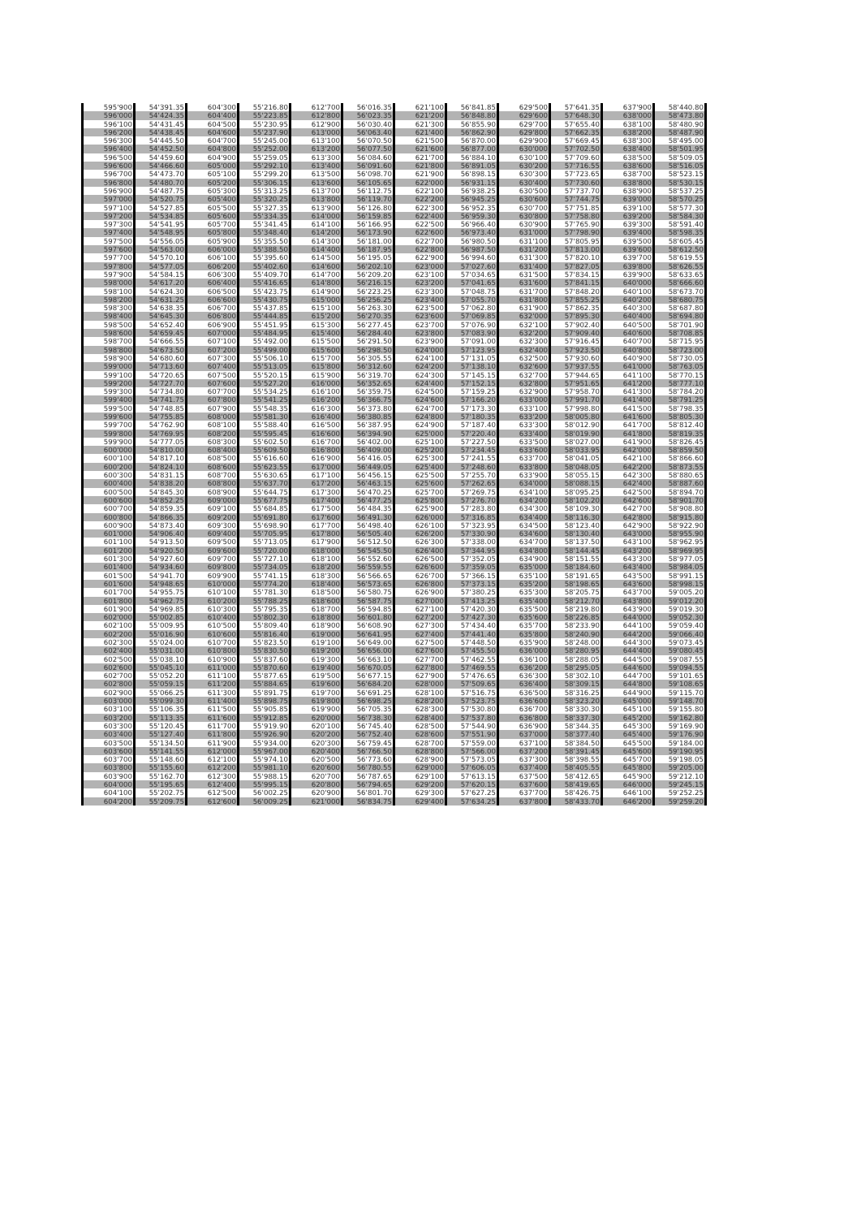| 595'900 | 54'391.35 | 604'300 | 55'216.80 | 612'700 | 56'016.35 | 621'100 | 56'841.85 | 629'500 | 57'641.35 | 637'900 | 58'440.80 |
| 596'000 | 54'424.35 | 604'400 | 55'223.85 | 612'800 | 56'023.35 | 621'200 | 56'848.80 | 629'600 | 57'648.30 | 638'000 | 58'473.80 |
| 596'100 | 54'431.45 | 604'500 | 55'230.95 | 612'900 | 56'030.40 | 621'300 | 56'855.90 | 629'700 | 57'655.40 | 638'100 | 58'480.90 |
| 596'200 | 54'438.45 | 604'600 | 55'237.90 | 613'000 | 56'063.40 | 621'400 | 56'862.90 | 629'800 | 57'662.35 | 638'200 | 58'487.90 |
| 596'300 | 54'445.50 | 604'700 | 55'245.00 | 613'100 | 56'070.50 | 621'500 | 56'870.00 | 629'900 | 57'669.45 | 638'300 | 58'495.00 |
| 596'400 | 54'452.50 | 604'800 | 55'252.00 | 613'200 | 56'077.50 | 621'600 | 56'877.00 | 630'000 | 57'702.50 | 638'400 | 58'501.95 |
| 596'500 | 54'459.60 | 604'900 | 55'259.05 | 613'300 | 56'084.60 | 621'700 | 56'884.10 | 630'100 | 57'709.60 | 638'500 | 58'509.05 |
| 596'600 | 54'466.60 | 605'000 | 55'292.10 | 613'400 | 56'091.60 | 621'800 | 56'891.05 | 630'200 | 57'716.55 | 638'600 | 58'516.05 |
| 596'700 | 54'473.70 | 605'100 | 55'299.20 | 613'500 | 56'098.70 | 621'900 | 56'898.15 | 630'300 | 57'723.65 | 638'700 | 58'523.15 |
| 596'800 | 54'480.70 | 605'200 | 55'306.15 | 613'600 | 56'105.65 | 622'000 | 56'931.15 | 630'400 | 57'730.60 | 638'800 | 58'530.15 |
| 596'900 | 54'487.75 | 605'300 | 55'313.25 | 613'700 | 56'112.75 | 622'100 | 56'938.25 | 630'500 | 57'737.70 | 638'900 | 58'537.25 |
| 597'000 | 54'520.75 | 605'400 | 55'320.25 | 613'800 | 56'119.70 | 622'200 | 56'945.25 | 630'600 | 57'744.75 | 639'000 | 58'570.25 |
| 597'100 | 54'527.85 | 605'500 | 55'327.35 | 613'900 | 56'126.80 | 622'300 | 56'952.35 | 630'700 | 57'751.85 | 639'100 | 58'577.30 |
| 597'200 | 54'534.85 | 605'600 | 55'334.35 | 614'000 | 56'159.85 | 622'400 | 56'959.30 | 630'800 | 57'758.80 | 639'200 | 58'584.30 |
| 597'300 | 54'541.95 | 605'700 | 55'341.45 | 614'100 | 56'166.95 | 622'500 | 56'966.40 | 630'900 | 57'765.90 | 639'300 | 58'591.40 |
| 597'400 | 54'548.95 | 605'800 | 55'348.40 | 614'200 | 56'173.90 | 622'600 | 56'973.40 | 631'000 | 57'798.90 | 639'400 | 58'598.35 |
| 597'500 | 54'556.05 | 605'900 | 55'355.50 | 614'300 | 56'181.00 | 622'700 | 56'980.50 | 631'100 | 57'805.95 | 639'500 | 58'605.45 |
| 597'600 | 54'563.00 | 606'000 | 55'388.50 | 614'400 | 56'187.95 | 622'800 | 56'987.50 | 631'200 | 57'813.00 | 639'600 | 58'612.50 |
| 597'700 | 54'570.10 | 606'100 | 55'395.60 | 614'500 | 56'195.05 | 622'900 | 56'994.60 | 631'300 | 57'820.10 | 639'700 | 58'619.55 |
| 597'800 | 54'577.05 | 606'200 | 55'402.60 | 614'600 | 56'202.10 | 623'000 | 57'027.60 | 631'400 | 57'827.05 | 639'800 | 58'626.55 |
| 597'900 | 54'584.15 | 606'300 | 55'409.70 | 614'700 | 56'209.20 | 623'100 | 57'034.65 | 631'500 | 57'834.15 | 639'900 | 58'633.65 |
| 598'000 | 54'617.20 | 606'400 | 55'416.65 | 614'800 | 56'216.15 | 623'200 | 57'041.65 | 631'600 | 57'841.15 | 640'000 | 58'666.60 |
| 598'100 | 54'624.30 | 606'500 | 55'423.75 | 614'900 | 56'223.25 | 623'300 | 57'048.75 | 631'700 | 57'848.20 | 640'100 | 58'673.70 |
| 598'200 | 54'631.25 | 606'600 | 55'430.75 | 615'000 | 56'256.25 | 623'400 | 57'055.70 | 631'800 | 57'855.25 | 640'200 | 58'680.75 |
| 598'300 | 54'638.35 | 606'700 | 55'437.85 | 615'100 | 56'263.30 | 623'500 | 57'062.80 | 631'900 | 57'862.35 | 640'300 | 58'687.80 |
| 598'400 | 54'645.30 | 606'800 | 55'444.85 | 615'200 | 56'270.35 | 623'600 | 57'069.85 | 632'000 | 57'895.30 | 640'400 | 58'694.80 |
| 598'500 | 54'652.40 | 606'900 | 55'451.95 | 615'300 | 56'277.45 | 623'700 | 57'076.90 | 632'100 | 57'902.40 | 640'500 | 58'701.90 |
| 598'600 | 54'659.45 | 607'000 | 55'484.95 | 615'400 | 56'284.40 | 623'800 | 57'083.90 | 632'200 | 57'909.40 | 640'600 | 58'708.85 |
| 598'700 | 54'666.55 | 607'100 | 55'492.00 | 615'500 | 56'291.50 | 623'900 | 57'091.00 | 632'300 | 57'916.45 | 640'700 | 58'715.95 |
| 598'800 | 54'673.50 | 607'200 | 55'499.00 | 615'600 | 56'298.50 | 624'000 | 57'123.95 | 632'400 | 57'923.50 | 640'800 | 58'723.00 |
| 598'900 | 54'680.60 | 607'300 | 55'506.10 | 615'700 | 56'305.55 | 624'100 | 57'131.05 | 632'500 | 57'930.60 | 640'900 | 58'730.05 |
| 599'000 | 54'713.60 | 607'400 | 55'513.05 | 615'800 | 56'312.60 | 624'200 | 57'138.10 | 632'600 | 57'937.55 | 641'000 | 58'763.05 |
| 599'100 | 54'720.65 | 607'500 | 55'520.15 | 615'900 | 56'319.70 | 624'300 | 57'145.15 | 632'700 | 57'944.65 | 641'100 | 58'770.15 |
| 599'200 | 54'727.70 | 607'600 | 55'527.20 | 616'000 | 56'352.65 | 624'400 | 57'152.15 | 632'800 | 57'951.65 | 641'200 | 58'777.10 |
| 599'300 | 54'734.80 | 607'700 | 55'534.25 | 616'100 | 56'359.75 | 624'500 | 57'159.25 | 632'900 | 57'958.70 | 641'300 | 58'784.20 |
| 599'400 | 54'741.75 | 607'800 | 55'541.25 | 616'200 | 56'366.75 | 624'600 | 57'166.20 | 633'000 | 57'991.70 | 641'400 | 58'791.25 |
| 599'500 | 54'748.85 | 607'900 | 55'548.35 | 616'300 | 56'373.80 | 624'700 | 57'173.30 | 633'100 | 57'998.80 | 641'500 | 58'798.35 |
| 599'600 | 54'755.85 | 608'000 | 55'581.30 | 616'400 | 56'380.85 | 624'800 | 57'180.35 | 633'200 | 58'005.80 | 641'600 | 58'805.30 |
| 599'700 | 54'762.90 | 608'100 | 55'588.40 | 616'500 | 56'387.95 | 624'900 | 57'187.40 | 633'300 | 58'012.90 | 641'700 | 58'812.40 |
| 599'800 | 54'769.95 | 608'200 | 55'595.45 | 616'600 | 56'394.90 | 625'000 | 57'220.40 | 633'400 | 58'019.90 | 641'800 | 58'819.35 |
| 599'900 | 54'777.05 | 608'300 | 55'602.50 | 616'700 | 56'402.00 | 625'100 | 57'227.50 | 633'500 | 58'027.00 | 641'900 | 58'826.45 |
| 600'000 | 54'810.00 | 608'400 | 55'609.50 | 616'800 | 56'409.00 | 625'200 | 57'234.45 | 633'600 | 58'033.95 | 642'000 | 58'859.50 |
| 600'100 | 54'817.10 | 608'500 | 55'616.60 | 616'900 | 56'416.05 | 625'300 | 57'241.55 | 633'700 | 58'041.05 | 642'100 | 58'866.60 |
| 600'200 | 54'824.10 | 608'600 | 55'623.55 | 617'000 | 56'449.05 | 625'400 | 57'248.60 | 633'800 | 58'048.05 | 642'200 | 58'873.55 |
| 600'300 | 54'831.15 | 608'700 | 55'630.65 | 617'100 | 56'456.15 | 625'500 | 57'255.70 | 633'900 | 58'055.15 | 642'300 | 58'880.65 |
| 600'400 | 54'838.20 | 608'800 | 55'637.70 | 617'200 | 56'463.15 | 625'600 | 57'262.65 | 634'000 | 58'088.15 | 642'400 | 58'887.60 |
| 600'500 | 54'845.30 | 608'900 | 55'644.75 | 617'300 | 56'470.25 | 625'700 | 57'269.75 | 634'100 | 58'095.25 | 642'500 | 58'894.70 |
| 600'600 | 54'852.25 | 609'000 | 55'677.75 | 617'400 | 56'477.25 | 625'800 | 57'276.70 | 634'200 | 58'102.20 | 642'600 | 58'901.70 |
| 600'700 | 54'859.35 | 609'100 | 55'684.85 | 617'500 | 56'484.35 | 625'900 | 57'283.80 | 634'300 | 58'109.30 | 642'700 | 58'908.80 |
| 600'800 | 54'866.35 | 609'200 | 55'691.80 | 617'600 | 56'491.30 | 626'000 | 57'316.85 | 634'400 | 58'116.30 | 642'800 | 58'915.80 |
| 600'900 | 54'873.40 | 609'300 | 55'698.90 | 617'700 | 56'498.40 | 626'100 | 57'323.95 | 634'500 | 58'123.40 | 642'900 | 58'922.90 |
| 601'000 | 54'906.40 | 609'400 | 55'705.95 | 617'800 | 56'505.40 | 626'200 | 57'330.90 | 634'600 | 58'130.40 | 643'000 | 58'955.90 |
| 601'100 | 54'913.50 | 609'500 | 55'713.05 | 617'900 | 56'512.50 | 626'300 | 57'338.00 | 634'700 | 58'137.50 | 643'100 | 58'962.95 |
| 601'200 | 54'920.50 | 609'600 | 55'720.00 | 618'000 | 56'545.50 | 626'400 | 57'344.95 | 634'800 | 58'144.45 | 643'200 | 58'969.95 |
| 601'300 | 54'927.60 | 609'700 | 55'727.10 | 618'100 | 56'552.60 | 626'500 | 57'352.05 | 634'900 | 58'151.55 | 643'300 | 58'977.05 |
| 601'400 | 54'934.60 | 609'800 | 55'734.05 | 618'200 | 56'559.55 | 626'600 | 57'359.05 | 635'000 | 58'184.60 | 643'400 | 58'984.05 |
| 601'500 | 54'941.70 | 609'900 | 55'741.15 | 618'300 | 56'566.65 | 626'700 | 57'366.15 | 635'100 | 58'191.65 | 643'500 | 58'991.15 |
| 601'600 | 54'948.65 | 610'000 | 55'774.20 | 618'400 | 56'573.65 | 626'800 | 57'373.15 | 635'200 | 58'198.65 | 643'600 | 58'998.15 |
| 601'700 | 54'955.75 | 610'100 | 55'781.30 | 618'500 | 56'580.75 | 626'900 | 57'380.25 | 635'300 | 58'205.75 | 643'700 | 59'005.20 |
| 601'800 | 54'962.75 | 610'200 | 55'788.25 | 618'600 | 56'587.75 | 627'000 | 57'413.25 | 635'400 | 58'212.70 | 643'800 | 59'012.20 |
| 601'900 | 54'969.85 | 610'300 | 55'795.35 | 618'700 | 56'594.85 | 627'100 | 57'420.30 | 635'500 | 58'219.80 | 643'900 | 59'019.30 |
| 602'000 | 55'002.85 | 610'400 | 55'802.30 | 618'800 | 56'601.80 | 627'200 | 57'427.30 | 635'600 | 58'226.85 | 644'000 | 59'052.30 |
| 602'100 | 55'009.95 | 610'500 | 55'809.40 | 618'900 | 56'608.90 | 627'300 | 57'434.40 | 635'700 | 58'233.90 | 644'100 | 59'059.40 |
| 602'200 | 55'016.90 | 610'600 | 55'816.40 | 619'000 | 56'641.95 | 627'400 | 57'441.40 | 635'800 | 58'240.90 | 644'200 | 59'066.40 |
| 602'300 | 55'024.00 | 610'700 | 55'823.50 | 619'100 | 56'649.00 | 627'500 | 57'448.50 | 635'900 | 58'248.00 | 644'300 | 59'073.45 |
| 602'400 | 55'031.00 | 610'800 | 55'830.50 | 619'200 | 56'656.00 | 627'600 | 57'455.50 | 636'000 | 58'280.95 | 644'400 | 59'080.45 |
| 602'500 | 55'038.10 | 610'900 | 55'837.60 | 619'300 | 56'663.10 | 627'700 | 57'462.55 | 636'100 | 58'288.05 | 644'500 | 59'087.55 |
| 602'600 | 55'045.10 | 611'000 | 55'870.60 | 619'400 | 56'670.05 | 627'800 | 57'469.55 | 636'200 | 58'295.05 | 644'600 | 59'094.55 |
| 602'700 | 55'052.20 | 611'100 | 55'877.65 | 619'500 | 56'677.15 | 627'900 | 57'476.65 | 636'300 | 58'302.10 | 644'700 | 59'101.65 |
| 602'800 | 55'059.15 | 611'200 | 55'884.65 | 619'600 | 56'684.20 | 628'000 | 57'509.65 | 636'400 | 58'309.15 | 644'800 | 59'108.65 |
| 602'900 | 55'066.25 | 611'300 | 55'891.75 | 619'700 | 56'691.25 | 628'100 | 57'516.75 | 636'500 | 58'316.25 | 644'900 | 59'115.70 |
| 603'000 | 55'099.30 | 611'400 | 55'898.75 | 619'800 | 56'698.25 | 628'200 | 57'523.75 | 636'600 | 58'323.20 | 645'000 | 59'148.70 |
| 603'100 | 55'106.35 | 611'500 | 55'905.85 | 619'900 | 56'705.35 | 628'300 | 57'530.80 | 636'700 | 58'330.30 | 645'100 | 59'155.80 |
| 603'200 | 55'113.35 | 611'600 | 55'912.85 | 620'000 | 56'738.30 | 628'400 | 57'537.80 | 636'800 | 58'337.30 | 645'200 | 59'162.80 |
| 603'300 | 55'120.45 | 611'700 | 55'919.90 | 620'100 | 56'745.40 | 628'500 | 57'544.90 | 636'900 | 58'344.35 | 645'300 | 59'169.90 |
| 603'400 | 55'127.40 | 611'800 | 55'926.90 | 620'200 | 56'752.40 | 628'600 | 57'551.90 | 637'000 | 58'377.40 | 645'400 | 59'176.90 |
| 603'500 | 55'134.50 | 611'900 | 55'934.00 | 620'300 | 56'759.45 | 628'700 | 57'559.00 | 637'100 | 58'384.50 | 645'500 | 59'184.00 |
| 603'600 | 55'141.55 | 612'000 | 55'967.00 | 620'400 | 56'766.50 | 628'800 | 57'566.00 | 637'200 | 58'391.45 | 645'600 | 59'190.95 |
| 603'700 | 55'148.60 | 612'100 | 55'974.10 | 620'500 | 56'773.60 | 628'900 | 57'573.05 | 637'300 | 58'398.55 | 645'700 | 59'198.05 |
| 603'800 | 55'155.60 | 612'200 | 55'981.10 | 620'600 | 56'780.55 | 629'000 | 57'606.05 | 637'400 | 58'405.55 | 645'800 | 59'205.00 |
| 603'900 | 55'162.70 | 612'300 | 55'988.15 | 620'700 | 56'787.65 | 629'100 | 57'613.15 | 637'500 | 58'412.65 | 645'900 | 59'212.10 |
| 604'000 | 55'195.65 | 612'400 | 55'995.15 | 620'800 | 56'794.65 | 629'200 | 57'620.15 | 637'600 | 58'419.65 | 646'000 | 59'245.15 |
| 604'100 | 55'202.75 | 612'500 | 56'002.25 | 620'900 | 56'801.70 | 629'300 | 57'627.25 | 637'700 | 58'426.75 | 646'100 | 59'252.25 |
| 604'200 | 55'209.75 | 612'600 | 56'009.25 | 621'000 | 56'834.75 | 629'400 | 57'634.25 | 637'800 | 58'433.70 | 646'200 | 59'259.20 |